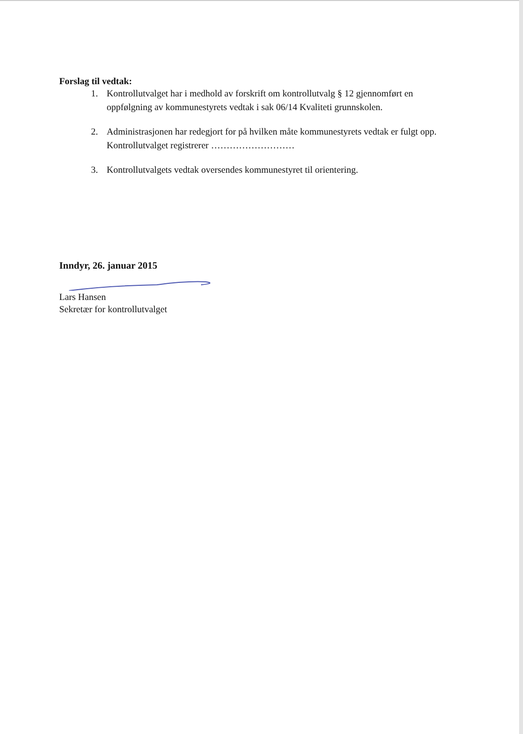Forslag til vedtak:
1. Kontrollutvalget har i medhold av forskrift om kontrollutvalg § 12 gjennomført en oppfølgning av kommunestyrets vedtak i sak 06/14 Kvaliteti grunnskolen.
2. Administrasjonen har redegjort for på hvilken måte kommunestyrets vedtak er fulgt opp. Kontrollutvalget registrerer ………………………
3. Kontrollutvalgets vedtak oversendes kommunestyret til orientering.
Inndyr, 26. januar 2015
Lars Hansen
Sekretær for kontrollutvalget